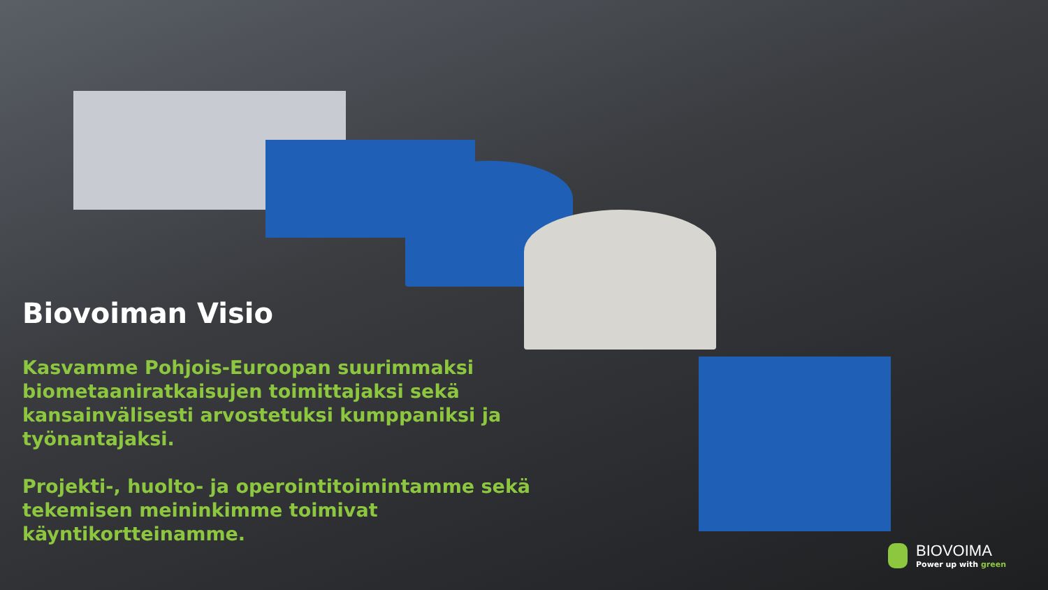Biovoiman Visio
Kasvamme Pohjois-Euroopan suurimmaksi biometaaniratkaisujen toimittajaksi sekä kansainvälisesti arvostetuksi kumppaniksi ja työnantajaksi.
Projekti-, huolto- ja operointitoimintamme sekä tekemisen meininkimme toimivat käyntikortteinamme.
BIOVOIMA
Power up with green